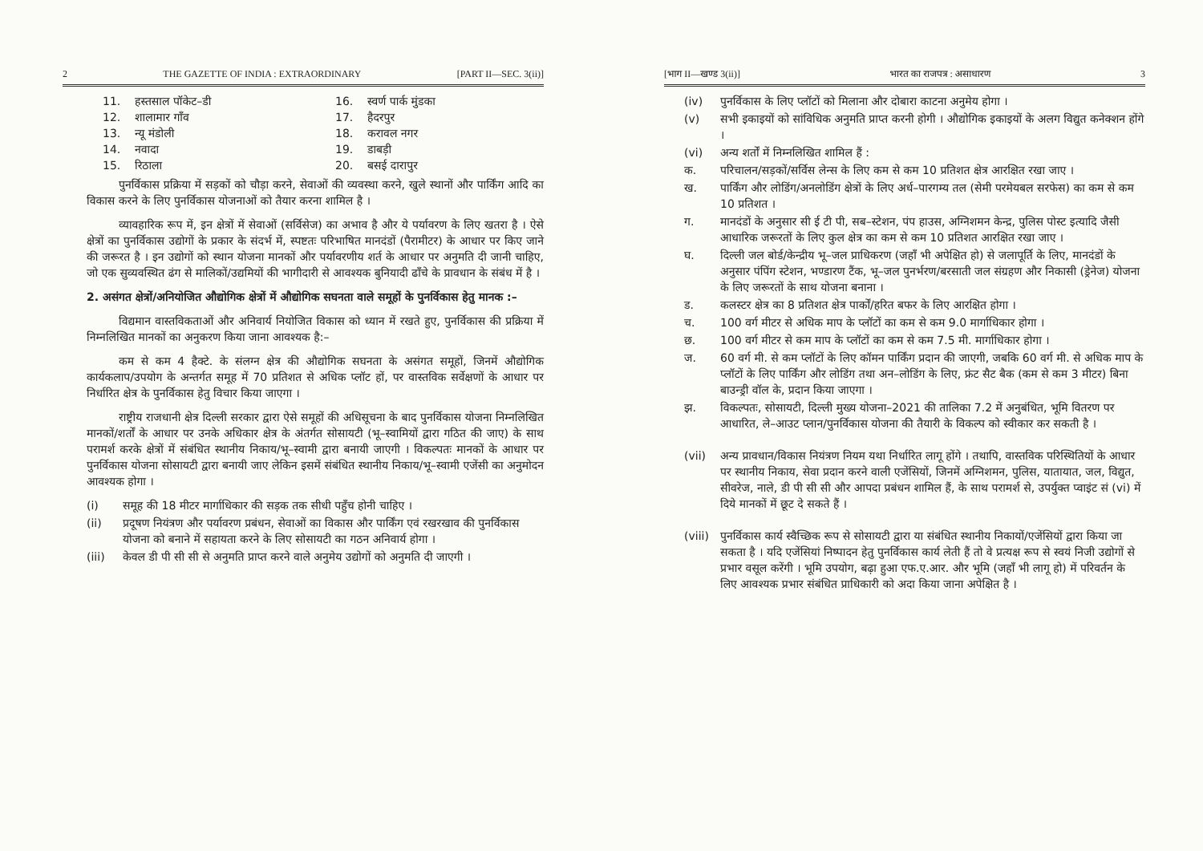2 THE GAZETTE OF INDIA : EXTRAORDINARY [PART II—SEC. 3(ii)]
11. हस्तसाल पॉकेट–डी 16. स्वर्ण पार्क मुंडका 12. शालामार गाँव 17. हैदरपुर 13. न्यू मंडोली 18. करावल नगर 14. नवादा 19. डाबड़ी 15. रिठाला 20. बसई दारापुर
पुनर्विकास प्रक्रिया में सड़कों को चौड़ा करने, सेवाओं की व्यवस्था करने, खुले स्थानों और पार्किंग आदि का विकास करने के लिए पुनर्विकास योजनाओं को तैयार करना शामिल है ।
व्यावहारिक रूप में, इन क्षेत्रों में सेवाओं (सर्विसेज) का अभाव है और ये पर्यावरण के लिए खतरा है । ऐसे क्षेत्रों का पुनर्विकास उद्योगों के प्रकार के संदर्भ में, स्पष्टतः परिभाषित मानदंडों (पैरामीटर) के आधार पर किए जाने की जरूरत है । इन उद्योगों को स्थान योजना मानकों और पर्यावरणीय शर्त के आधार पर अनुमति दी जानी चाहिए, जो एक सुव्यवस्थित ढंग से मालिकों/उद्यमियों की भागीदारी से आवश्यक बुनियादी ढाँचे के प्रावधान के संबंध में है ।
2. असंगत क्षेत्रों/अनियोजित औद्योगिक क्षेत्रों में औद्योगिक सघनता वाले समूहों के पुनर्विकास हेतु मानक :–
विद्यमान वास्तविकताओं और अनिवार्य नियोजित विकास को ध्यान में रखते हुए, पुनर्विकास की प्रक्रिया में निम्नलिखित मानकों का अनुकरण किया जाना आवश्यक है:–
कम से कम 4 हैक्टे. के संलग्न क्षेत्र की औद्योगिक सघनता के असंगत समूहों, जिनमें औद्योगिक कार्यकलाप/उपयोग के अन्तर्गत समूह में 70 प्रतिशत से अधिक प्लॉट हों, पर वास्तविक सर्वेक्षणों के आधार पर निर्धारित क्षेत्र के पुनर्विकास हेतु विचार किया जाएगा ।
राष्ट्रीय राजधानी क्षेत्र दिल्ली सरकार द्वारा ऐसे समूहों की अधिसूचना के बाद पुनर्विकास योजना निम्नलिखित मानकों/शर्तों के आधार पर उनके अधिकार क्षेत्र के अंतर्गत सोसायटी (भू–स्वामियों द्वारा गठित की जाए) के साथ परामर्श करके क्षेत्रों में संबंधित स्थानीय निकाय/भू–स्वामी द्वारा बनायी जाएगी । विकल्पतः मानकों के आधार पर पुनर्विकास योजना सोसायटी द्वारा बनायी जाए लेकिन इसमें संबंधित स्थानीय निकाय/भू–स्वामी एजेंसी का अनुमोदन आवश्यक होगा ।
(i) समूह की 18 मीटर मार्गाधिकार की सड़क तक सीधी पहुँच होनी चाहिए ।
(ii) प्रदूषण नियंत्रण और पर्यावरण प्रबंधन, सेवाओं का विकास और पार्किंग एवं रखरखाव की पुनर्विकास योजना को बनाने में सहायता करने के लिए सोसायटी का गठन अनिवार्य होगा ।
(iii) केवल डी पी सी सी से अनुमति प्राप्त करने वाले अनुमेय उद्योगों को अनुमति दी जाएगी ।
[भाग II—खण्ड 3(ii)] भारत का राजपत्र : असाधारण 3
(iv) पुनर्विकास के लिए प्लॉटों को मिलाना और दोबारा काटना अनुमेय होगा ।
(v) सभी इकाइयों को सांविधिक अनुमति प्राप्त करनी होगी । औद्योगिक इकाइयों के अलग विद्युत कनेक्शन होंगे ।
(vi) अन्य शर्तों में निम्नलिखित शामिल हैं :
क. परिचालन/सड़कों/सर्विस लेन्स के लिए कम से कम 10 प्रतिशत क्षेत्र आरक्षित रखा जाए ।
ख. पार्किंग और लोडिंग/अनलोडिंग क्षेत्रों के लिए अर्ध–पारगम्य तल (सेमी परमेयबल सरफेस) का कम से कम 10 प्रतिशत ।
ग. मानदंडों के अनुसार सी ई टी पी, सब–स्टेशन, पंप हाउस, अग्निशमन केन्द्र, पुलिस पोस्ट इत्यादि जैसी आधारिक जरूरतों के लिए कुल क्षेत्र का कम से कम 10 प्रतिशत आरक्षित रखा जाए ।
घ. दिल्ली जल बोर्ड/केन्द्रीय भू–जल प्राधिकरण (जहाँ भी अपेक्षित हो) से जलापूर्ति के लिए, मानदंडों के अनुसार पंपिंग स्टेशन, भण्डारण टैंक, भू–जल पुनर्भरण/बरसाती जल संग्रहण और निकासी (ड्रेनेज) योजना के लिए जरूरतों के साथ योजना बनाना ।
ड. कलस्टर क्षेत्र का 8 प्रतिशत क्षेत्र पार्कों/हरित बफर के लिए आरक्षित होगा ।
च. 100 वर्ग मीटर से अधिक माप के प्लॉटों का कम से कम 9.0 मार्गाधिकार होगा ।
छ. 100 वर्ग मीटर से कम माप के प्लॉटों का कम से कम 7.5 मी. मार्गाधिकार होगा ।
ज. 60 वर्ग मी. से कम प्लॉटों के लिए कॉमन पार्किंग प्रदान की जाएगी, जबकि 60 वर्ग मी. से अधिक माप के प्लॉटों के लिए पार्किंग और लोडिंग तथा अन–लोडिंग के लिए, फ्रंट सैट बैक (कम से कम 3 मीटर) बिना बाउन्ड्री वॉल के, प्रदान किया जाएगा ।
झ. विकल्पतः, सोसायटी, दिल्ली मुख्य योजना–2021 की तालिका 7.2 में अनुबंधित, भूमि वितरण पर आधारित, ले–आउट प्लान/पुनर्विकास योजना की तैयारी के विकल्प को स्वीकार कर सकती है ।
(vii) अन्य प्रावधान/विकास नियंत्रण नियम यथा निर्धारित लागू होंगे । तथापि, वास्तविक परिस्थितियों के आधार पर स्थानीय निकाय, सेवा प्रदान करने वाली एजेंसियों, जिनमें अग्निशमन, पुलिस, यातायात, जल, विद्युत, सीवरेज, नाले, डी पी सी सी और आपदा प्रबंधन शामिल हैं, के साथ परामर्श से, उपर्युक्त प्वाइंट सं (vi) में दिये मानकों में छूट दे सकते हैं ।
(viii) पुनर्विकास कार्य स्वैच्छिक रूप से सोसायटी द्वारा या संबंधित स्थानीय निकायों/एजेंसियों द्वारा किया जा सकता है । यदि एजेंसियां निष्पादन हेतु पुनर्विकास कार्य लेती हैं तो वे प्रत्यक्ष रूप से स्वयं निजी उद्योगों से प्रभार वसूल करेंगी । भूमि उपयोग, बढ़ा हुआ एफ.ए.आर. और भूमि (जहाँ भी लागू हो) में परिवर्तन के लिए आवश्यक प्रभार संबंधित प्राधिकारी को अदा किया जाना अपेक्षित है ।